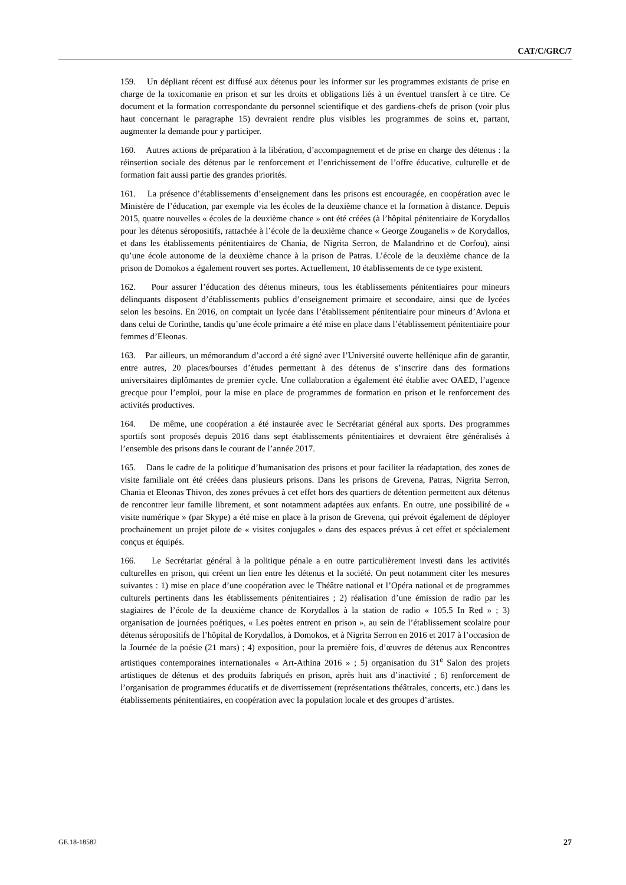CAT/C/GRC/7
159. Un dépliant récent est diffusé aux détenus pour les informer sur les programmes existants de prise en charge de la toxicomanie en prison et sur les droits et obligations liés à un éventuel transfert à ce titre. Ce document et la formation correspondante du personnel scientifique et des gardiens-chefs de prison (voir plus haut concernant le paragraphe 15) devraient rendre plus visibles les programmes de soins et, partant, augmenter la demande pour y participer.
160. Autres actions de préparation à la libération, d’accompagnement et de prise en charge des détenus : la réinsertion sociale des détenus par le renforcement et l’enrichissement de l’offre éducative, culturelle et de formation fait aussi partie des grandes priorités.
161. La présence d’établissements d’enseignement dans les prisons est encouragée, en coopération avec le Ministère de l’éducation, par exemple via les écoles de la deuxième chance et la formation à distance. Depuis 2015, quatre nouvelles « écoles de la deuxième chance » ont été créées (à l’hôpital pénitentiaire de Korydallos pour les détenus séropositifs, rattachée à l’école de la deuxième chance « George Zouganelis » de Korydallos, et dans les établissements pénitentiaires de Chania, de Nigrita Serron, de Malandrino et de Corfou), ainsi qu’une école autonome de la deuxième chance à la prison de Patras. L’école de la deuxième chance de la prison de Domokos a également rouvert ses portes. Actuellement, 10 établissements de ce type existent.
162. Pour assurer l’éducation des détenus mineurs, tous les établissements pénitentiaires pour mineurs délinquants disposent d’établissements publics d’enseignement primaire et secondaire, ainsi que de lycées selon les besoins. En 2016, on comptait un lycée dans l’établissement pénitentiaire pour mineurs d’Avlona et dans celui de Corinthe, tandis qu’une école primaire a été mise en place dans l’établissement pénitentiaire pour femmes d’Eleonas.
163. Par ailleurs, un mémorandum d’accord a été signé avec l’Université ouverte hellénique afin de garantir, entre autres, 20 places/bourses d’études permettant à des détenus de s’inscrire dans des formations universitaires diplômantes de premier cycle. Une collaboration a également été établie avec OAED, l’agence grecque pour l’emploi, pour la mise en place de programmes de formation en prison et le renforcement des activités productives.
164. De même, une coopération a été instaurée avec le Secrétariat général aux sports. Des programmes sportifs sont proposés depuis 2016 dans sept établissements pénitentiaires et devraient être généralisés à l’ensemble des prisons dans le courant de l’année 2017.
165. Dans le cadre de la politique d’humanisation des prisons et pour faciliter la réadaptation, des zones de visite familiale ont été créées dans plusieurs prisons. Dans les prisons de Grevena, Patras, Nigrita Serron, Chania et Eleonas Thivon, des zones prévues à cet effet hors des quartiers de détention permettent aux détenus de rencontrer leur famille librement, et sont notamment adaptées aux enfants. En outre, une possibilité de « visite numérique » (par Skype) a été mise en place à la prison de Grevena, qui prévoit également de déployer prochainement un projet pilote de « visites conjugales » dans des espaces prévus à cet effet et spécialement conçus et équipés.
166. Le Secrétariat général à la politique pénale a en outre particulièrement investi dans les activités culturelles en prison, qui créent un lien entre les détenus et la société. On peut notamment citer les mesures suivantes : 1) mise en place d’une coopération avec le Théâtre national et l’Opéra national et de programmes culturels pertinents dans les établissements pénitentiaires ; 2) réalisation d’une émission de radio par les stagiaires de l’école de la deuxième chance de Korydallos à la station de radio « 105.5 In Red » ; 3) organisation de journées poétiques, « Les poètes entrent en prison », au sein de l’établissement scolaire pour détenus séropositifs de l’hôpital de Korydallos, à Domokos, et à Nigrita Serron en 2016 et 2017 à l’occasion de la Journée de la poésie (21 mars) ; 4) exposition, pour la première fois, d’œuvres de détenus aux Rencontres artistiques contemporaines internationales « Art-Athina 2016 » ; 5) organisation du 31<sup>e</sup> Salon des projets artistiques de détenus et des produits fabriqués en prison, après huit ans d’inactivité ; 6) renforcement de l’organisation de programmes éducatifs et de divertissement (représentations théâtrales, concerts, etc.) dans les établissements pénitentiaires, en coopération avec la population locale et des groupes d’artistes.
GE.18-18582 27